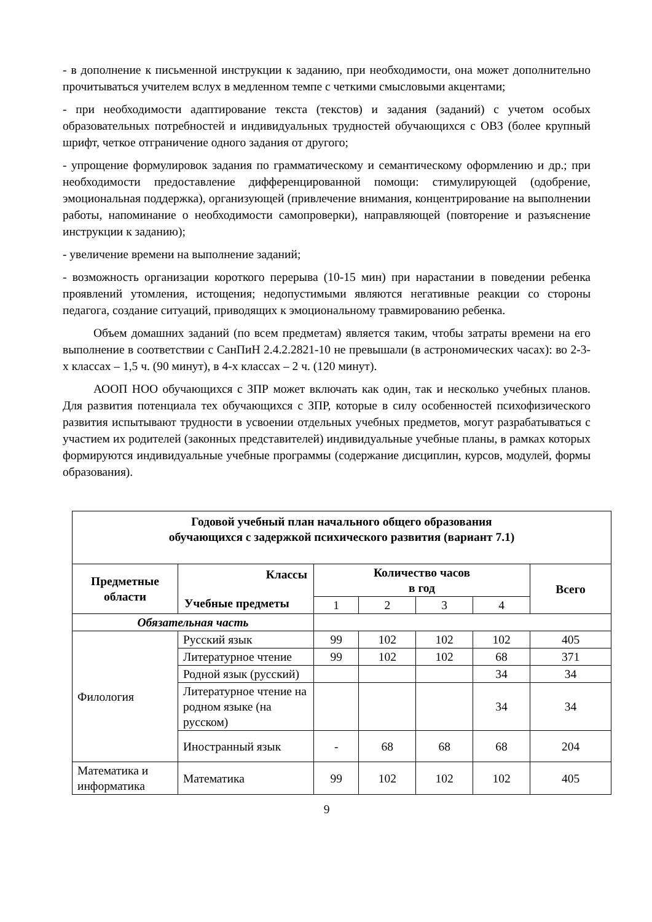- в дополнение к письменной инструкции к заданию, при необходимости, она может дополнительно прочитываться учителем вслух в медленном темпе с четкими смысловыми акцентами;
- при необходимости адаптирование текста (текстов) и задания (заданий) с учетом особых образовательных потребностей и индивидуальных трудностей обучающихся с ОВЗ (более крупный шрифт, четкое отграничение одного задания от другого;
- упрощение формулировок задания по грамматическому и семантическому оформлению и др.; при необходимости предоставление дифференцированной помощи: стимулирующей (одобрение, эмоциональная поддержка), организующей (привлечение внимания, концентрирование на выполнении работы, напоминание о необходимости самопроверки), направляющей (повторение и разъяснение инструкции к заданию);
- увеличение времени на выполнение заданий;
- возможность организации короткого перерыва (10-15 мин) при нарастании в поведении ребенка проявлений утомления, истощения; недопустимыми являются негативные реакции со стороны педагога, создание ситуаций, приводящих к эмоциональному травмированию ребенка.
Объем домашних заданий (по всем предметам) является таким, чтобы затраты времени на его выполнение в соответствии с СанПиН 2.4.2.2821-10 не превышали (в астрономических часах): во 2-3-х классах – 1,5 ч. (90 минут), в 4-х классах – 2 ч. (120 минут).
АООП НОО обучающихся с ЗПР может включать как один, так и несколько учебных планов. Для развития потенциала тех обучающихся с ЗПР, которые в силу особенностей психофизического развития испытывают трудности в усвоении отдельных учебных предметов, могут разрабатываться с участием их родителей (законных представителей) индивидуальные учебные планы, в рамках которых формируются индивидуальные учебные программы (содержание дисциплин, курсов, модулей, формы образования).
| Годовой учебный план начального общего образования обучающихся с задержкой психического развития (вариант 7.1) | | | | | | |
| --- | --- | --- | --- | --- | --- | --- |
| Предметные области | Классы Учебные предметы | Количество часов в год | | | | Всего |
| | | 1 | 2 | 3 | 4 | |
| Обязательная часть | | | | | | |
| Филология | Русский язык | 99 | 102 | 102 | 102 | 405 |
| | Литературное чтение | 99 | 102 | 102 | 68 | 371 |
| | Родной язык (русский) | | | | 34 | 34 |
| | Литературное чтение на родном языке (на русском) | | | | 34 | 34 |
| | Иностранный язык | - | 68 | 68 | 68 | 204 |
| Математика и информатика | Математика | 99 | 102 | 102 | 102 | 405 |
9